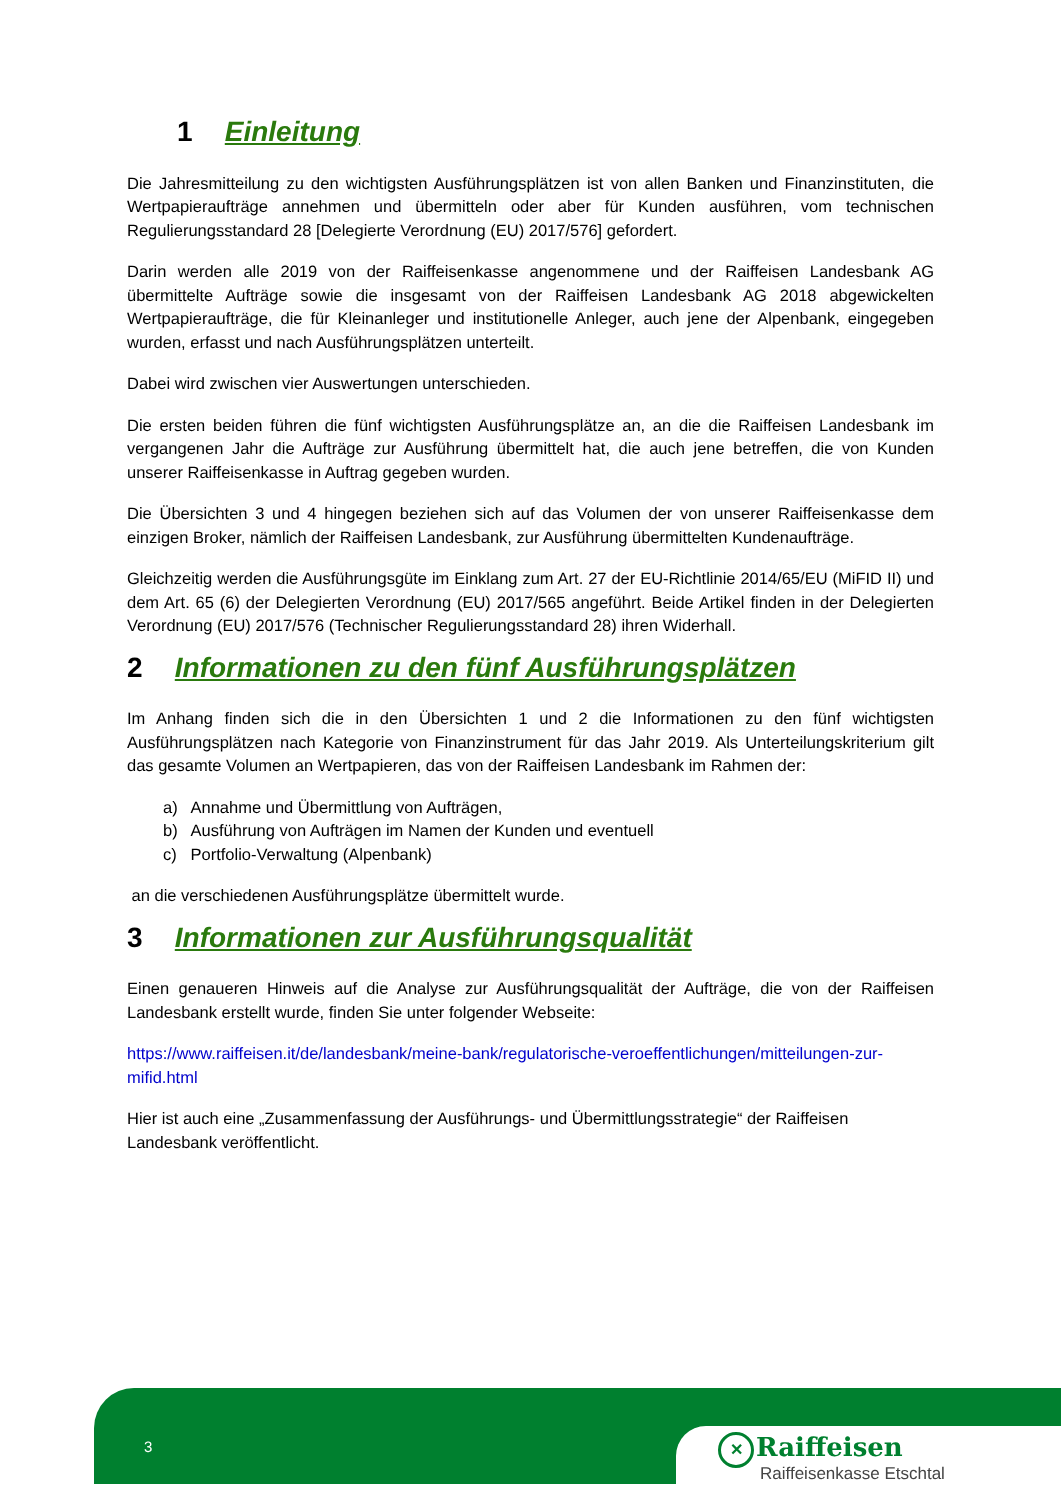1 Einleitung
Die Jahresmitteilung zu den wichtigsten Ausführungsplätzen ist von allen Banken und Finanzinstituten, die Wertpapieraufträge annehmen und übermitteln oder aber für Kunden ausführen, vom technischen Regulierungsstandard 28 [Delegierte Verordnung (EU) 2017/576] gefordert.
Darin werden alle 2019 von der Raiffeisenkasse angenommene und der Raiffeisen Landesbank AG übermittelte Aufträge sowie die insgesamt von der Raiffeisen Landesbank AG 2018 abgewickelten Wertpapieraufträge, die für Kleinanleger und institutionelle Anleger, auch jene der Alpenbank, eingegeben wurden, erfasst und nach Ausführungsplätzen unterteilt.
Dabei wird zwischen vier Auswertungen unterschieden.
Die ersten beiden führen die fünf wichtigsten Ausführungsplätze an, an die die Raiffeisen Landesbank im vergangenen Jahr die Aufträge zur Ausführung übermittelt hat, die auch jene betreffen, die von Kunden unserer Raiffeisenkasse in Auftrag gegeben wurden.
Die Übersichten 3 und 4 hingegen beziehen sich auf das Volumen der von unserer Raiffeisenkasse dem einzigen Broker, nämlich der Raiffeisen Landesbank, zur Ausführung übermittelten Kundenaufträge.
Gleichzeitig werden die Ausführungsgüte im Einklang zum Art. 27 der EU-Richtlinie 2014/65/EU (MiFID II) und dem Art. 65 (6) der Delegierten Verordnung (EU) 2017/565 angeführt. Beide Artikel finden in der Delegierten Verordnung (EU) 2017/576 (Technischer Regulierungsstandard 28) ihren Widerhall.
2 Informationen zu den fünf Ausführungsplätzen
Im Anhang finden sich die in den Übersichten 1 und 2 die Informationen zu den fünf wichtigsten Ausführungsplätzen nach Kategorie von Finanzinstrument für das Jahr 2019. Als Unterteilungskriterium gilt das gesamte Volumen an Wertpapieren, das von der Raiffeisen Landesbank im Rahmen der:
a) Annahme und Übermittlung von Aufträgen,
b) Ausführung von Aufträgen im Namen der Kunden und eventuell
c) Portfolio-Verwaltung (Alpenbank)
an die verschiedenen Ausführungsplätze übermittelt wurde.
3 Informationen zur Ausführungsqualität
Einen genaueren Hinweis auf die Analyse zur Ausführungsqualität der Aufträge, die von der Raiffeisen Landesbank erstellt wurde, finden Sie unter folgender Webseite:
https://www.raiffeisen.it/de/landesbank/meine-bank/regulatorische-veroeffentlichungen/mitteilungen-zur-mifid.html
Hier ist auch eine „Zusammenfassung der Ausführungs- und Übermittlungsstrategie“ der Raiffeisen Landesbank veröffentlicht.
3
✕ Raiffeisen
Raiffeisenkasse Etschtal